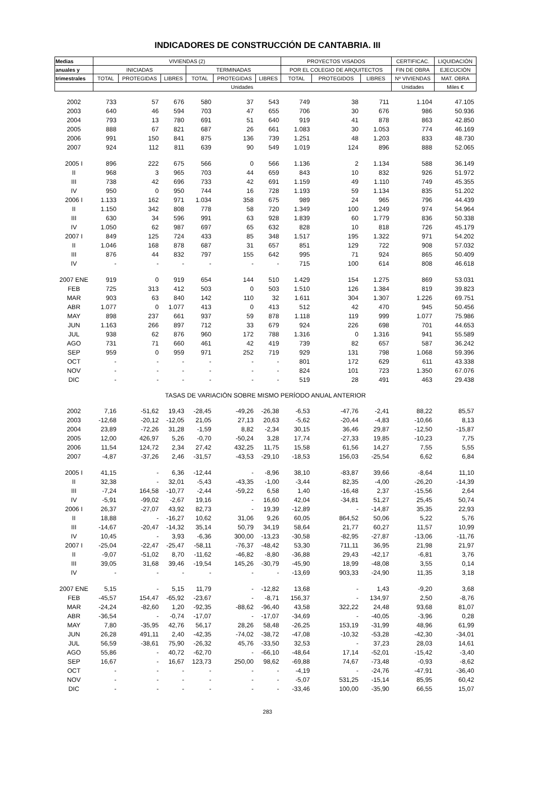INDICADORES DE CONSTRUCCIÓN DE CANTABRIA. III
| Medias | VIVIENDAS (2) | | | | | | PROYECTOS VISADOS | | | CERTIFICAC. | LIQUIDACIÓN |
| --- | --- | --- | --- | --- | --- | --- | --- | --- | --- | --- | --- |
| anuales y | INICIADAS | | | TERMINADAS | | | POR EL COLEGIO DE ARQUITECTOS | | | FIN DE OBRA | EJECUCIÓN |
| trimestrales | TOTAL | PROTEGIDAS | LIBRES | TOTAL | PROTEGIDAS | LIBRES | TOTAL | PROTEGIDOS | LIBRES | Nº VIVIENDAS | MAT. OBRA |
| | Unidades | | | | | | | | | Unidades | Miles € |
| 2002 | 733 | 57 | 676 | 580 | 37 | 543 | 749 | 38 | 711 | 1.104 | 47.105 |
| 2003 | 640 | 46 | 594 | 703 | 47 | 655 | 706 | 30 | 676 | 986 | 50.936 |
| 2004 | 793 | 13 | 780 | 691 | 51 | 640 | 919 | 41 | 878 | 863 | 42.850 |
| 2005 | 888 | 67 | 821 | 687 | 26 | 661 | 1.083 | 30 | 1.053 | 774 | 46.169 |
| 2006 | 991 | 150 | 841 | 875 | 136 | 739 | 1.251 | 48 | 1.203 | 833 | 48.730 |
| 2007 | 924 | 112 | 811 | 639 | 90 | 549 | 1.019 | 124 | 896 | 888 | 52.065 |
| 2005 I | 896 | 222 | 675 | 566 | 0 | 566 | 1.136 | 2 | 1.134 | 588 | 36.149 |
| II | 968 | 3 | 965 | 703 | 44 | 659 | 843 | 10 | 832 | 926 | 51.972 |
| III | 738 | 42 | 696 | 733 | 42 | 691 | 1.159 | 49 | 1.110 | 749 | 45.355 |
| IV | 950 | 0 | 950 | 744 | 16 | 728 | 1.193 | 59 | 1.134 | 835 | 51.202 |
| 2006 I | 1.133 | 162 | 971 | 1.034 | 358 | 675 | 989 | 24 | 965 | 796 | 44.439 |
| II | 1.150 | 342 | 808 | 778 | 58 | 720 | 1.349 | 100 | 1.249 | 974 | 54.964 |
| III | 630 | 34 | 596 | 991 | 63 | 928 | 1.839 | 60 | 1.779 | 836 | 50.338 |
| IV | 1.050 | 62 | 987 | 697 | 65 | 632 | 828 | 10 | 818 | 726 | 45.179 |
| 2007 I | 849 | 125 | 724 | 433 | 85 | 348 | 1.517 | 195 | 1.322 | 971 | 54.202 |
| II | 1.046 | 168 | 878 | 687 | 31 | 657 | 851 | 129 | 722 | 908 | 57.032 |
| III | 876 | 44 | 832 | 797 | 155 | 642 | 995 | 71 | 924 | 865 | 50.409 |
| IV | - | - | - | - | - | - | 715 | 100 | 614 | 808 | 46.618 |
| 2007 ENE | 919 | 0 | 919 | 654 | 144 | 510 | 1.429 | 154 | 1.275 | 869 | 53.031 |
| FEB | 725 | 313 | 412 | 503 | 0 | 503 | 1.510 | 126 | 1.384 | 819 | 39.823 |
| MAR | 903 | 63 | 840 | 142 | 110 | 32 | 1.611 | 304 | 1.307 | 1.226 | 69.751 |
| ABR | 1.077 | 0 | 1.077 | 413 | 0 | 413 | 512 | 42 | 470 | 945 | 50.456 |
| MAY | 898 | 237 | 661 | 937 | 59 | 878 | 1.118 | 119 | 999 | 1.077 | 75.986 |
| JUN | 1.163 | 266 | 897 | 712 | 33 | 679 | 924 | 226 | 698 | 701 | 44.653 |
| JUL | 938 | 62 | 876 | 960 | 172 | 788 | 1.316 | 0 | 1.316 | 941 | 55.589 |
| AGO | 731 | 71 | 660 | 461 | 42 | 419 | 739 | 82 | 657 | 587 | 36.242 |
| SEP | 959 | 0 | 959 | 971 | 252 | 719 | 929 | 131 | 798 | 1.068 | 59.396 |
| OCT | - | - | - | - | - | - | 801 | 172 | 629 | 611 | 43.338 |
| NOV | - | - | - | - | - | - | 824 | 101 | 723 | 1.350 | 67.076 |
| DIC | - | - | - | - | - | - | 519 | 28 | 491 | 463 | 29.438 |
| TASAS DE VARIACIÓN SOBRE MISMO PERÍODO ANUAL ANTERIOR | | | | | | | | | | | |
| 2002 | 7,16 | -51,62 | 19,43 | -28,45 | -49,26 | -26,38 | -6,53 | -47,76 | -2,41 | 88,22 | 85,57 |
| 2003 | -12,68 | -20,12 | -12,05 | 21,05 | 27,13 | 20,63 | -5,62 | -20,44 | -4,83 | -10,66 | 8,13 |
| 2004 | 23,89 | -72,26 | 31,28 | -1,59 | 8,82 | -2,34 | 30,15 | 36,46 | 29,87 | -12,50 | -15,87 |
| 2005 | 12,00 | 426,97 | 5,26 | -0,70 | -50,24 | 3,28 | 17,74 | -27,33 | 19,85 | -10,23 | 7,75 |
| 2006 | 11,54 | 124,72 | 2,34 | 27,42 | 432,25 | 11,75 | 15,58 | 61,56 | 14,27 | 7,55 | 5,55 |
| 2007 | -4,87 | -37,26 | 2,46 | -31,57 | -43,53 | -29,10 | -18,53 | 156,03 | -25,54 | 6,62 | 6,84 |
| 2005 I | 41,15 | - | 6,36 | -12,44 | - | -8,96 | 38,10 | -83,87 | 39,66 | -8,64 | 11,10 |
| II | 32,38 | - | 32,01 | -5,43 | -43,35 | -1,00 | -3,44 | 82,35 | -4,00 | -26,20 | -14,39 |
| III | -7,24 | 164,58 | -10,77 | -2,44 | -59,22 | 6,58 | 1,40 | -16,48 | 2,37 | -15,56 | 2,64 |
| IV | -5,91 | -99,02 | -2,67 | 19,16 | - | 16,60 | 42,04 | -34,81 | 51,27 | 25,45 | 50,74 |
| 2006 I | 26,37 | -27,07 | 43,92 | 82,73 | - | 19,39 | -12,89 | - | -14,87 | 35,35 | 22,93 |
| II | 18,88 | - | -16,27 | 10,62 | 31,06 | 9,26 | 60,05 | 864,52 | 50,06 | 5,22 | 5,76 |
| III | -14,67 | -20,47 | -14,32 | 35,14 | 50,79 | 34,19 | 58,64 | 21,77 | 60,27 | 11,57 | 10,99 |
| IV | 10,45 | - | 3,93 | -6,36 | 300,00 | -13,23 | -30,58 | -82,95 | -27,87 | -13,06 | -11,76 |
| 2007 I | -25,04 | -22,47 | -25,47 | -58,11 | -76,37 | -48,42 | 53,30 | 711,11 | 36,95 | 21,98 | 21,97 |
| II | -9,07 | -51,02 | 8,70 | -11,62 | -46,82 | -8,80 | -36,88 | 29,43 | -42,17 | -6,81 | 3,76 |
| III | 39,05 | 31,68 | 39,46 | -19,54 | 145,26 | -30,79 | -45,90 | 18,99 | -48,08 | 3,55 | 0,14 |
| IV | - | - | - | - | - | - | -13,69 | 903,33 | -24,90 | 11,35 | 3,18 |
| 2007 ENE | 5,15 | - | 5,15 | 11,79 | - | -12,82 | 13,68 | - | 1,43 | -9,20 | 3,68 |
| FEB | -45,57 | 154,47 | -65,92 | -23,67 | - | -8,71 | 156,37 | - | 134,97 | 2,50 | -8,76 |
| MAR | -24,24 | -82,60 | 1,20 | -92,35 | -88,62 | -96,40 | 43,58 | 322,22 | 24,48 | 93,68 | 81,07 |
| ABR | -36,54 | - | -0,74 | -17,07 | - | -17,07 | -34,69 | - | -40,05 | -3,96 | 0,28 |
| MAY | 7,80 | -35,95 | 42,76 | 56,17 | 28,26 | 58,48 | -26,25 | 153,19 | -31,99 | 48,96 | 61,99 |
| JUN | 26,28 | 491,11 | 2,40 | -42,35 | -74,02 | -38,72 | -47,08 | -10,32 | -53,28 | -42,30 | -34,01 |
| JUL | 56,59 | -38,61 | 75,90 | -26,32 | 45,76 | -33,50 | 32,53 | - | 37,23 | 28,03 | 14,61 |
| AGO | 55,86 | - | 40,72 | -62,70 | - | -66,10 | -48,64 | 17,14 | -52,01 | -15,42 | -3,40 |
| SEP | 16,67 | - | 16,67 | 123,73 | 250,00 | 98,62 | -69,88 | 74,67 | -73,48 | -0,93 | -8,62 |
| OCT | - | - | - | - | - | - | -4,19 | - | -24,76 | -47,91 | -36,40 |
| NOV | - | - | - | - | - | - | -5,07 | 531,25 | -15,14 | 85,95 | 60,42 |
| DIC | - | - | - | - | - | - | -33,46 | 100,00 | -35,90 | 66,55 | 15,07 |
283